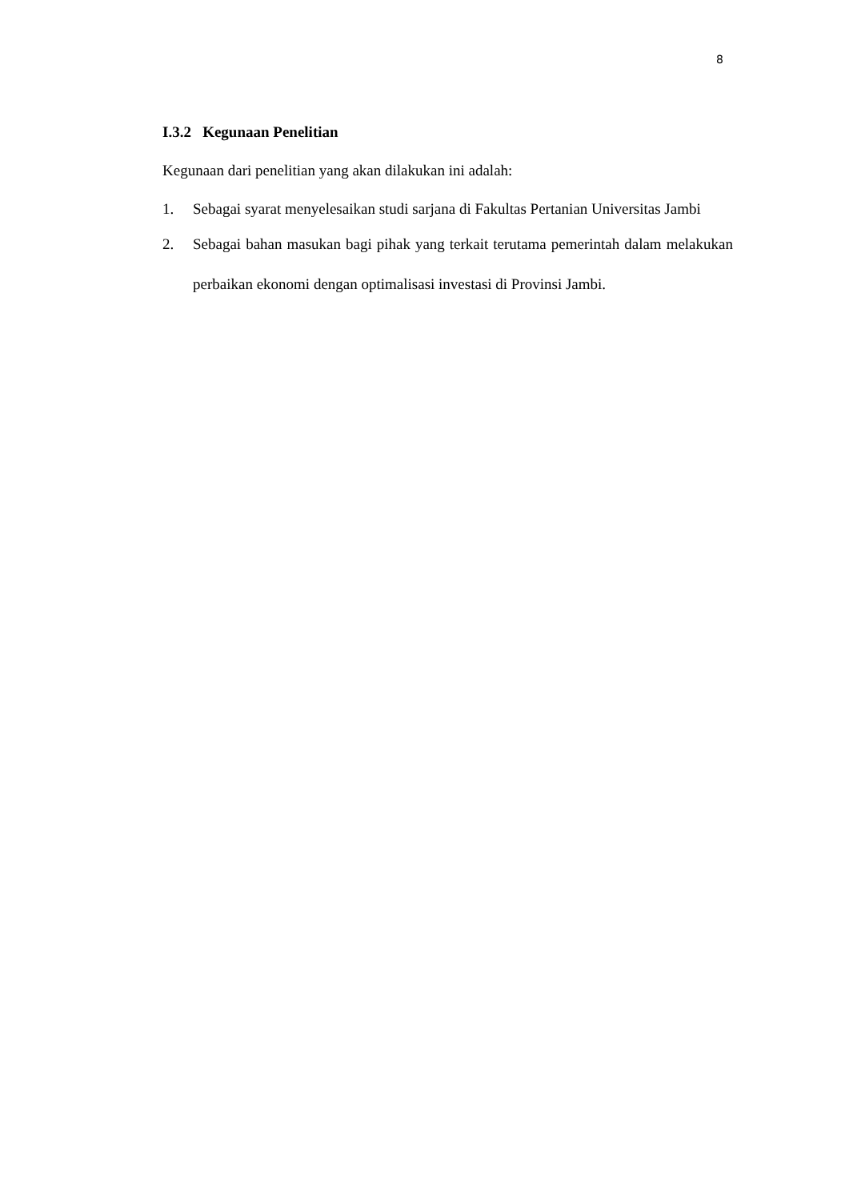8
I.3.2 Kegunaan Penelitian
Kegunaan dari penelitian yang akan dilakukan ini adalah:
1. Sebagai syarat menyelesaikan studi sarjana di Fakultas Pertanian Universitas Jambi
2. Sebagai bahan masukan bagi pihak yang terkait terutama pemerintah dalam melakukan perbaikan ekonomi dengan optimalisasi investasi di Provinsi Jambi.